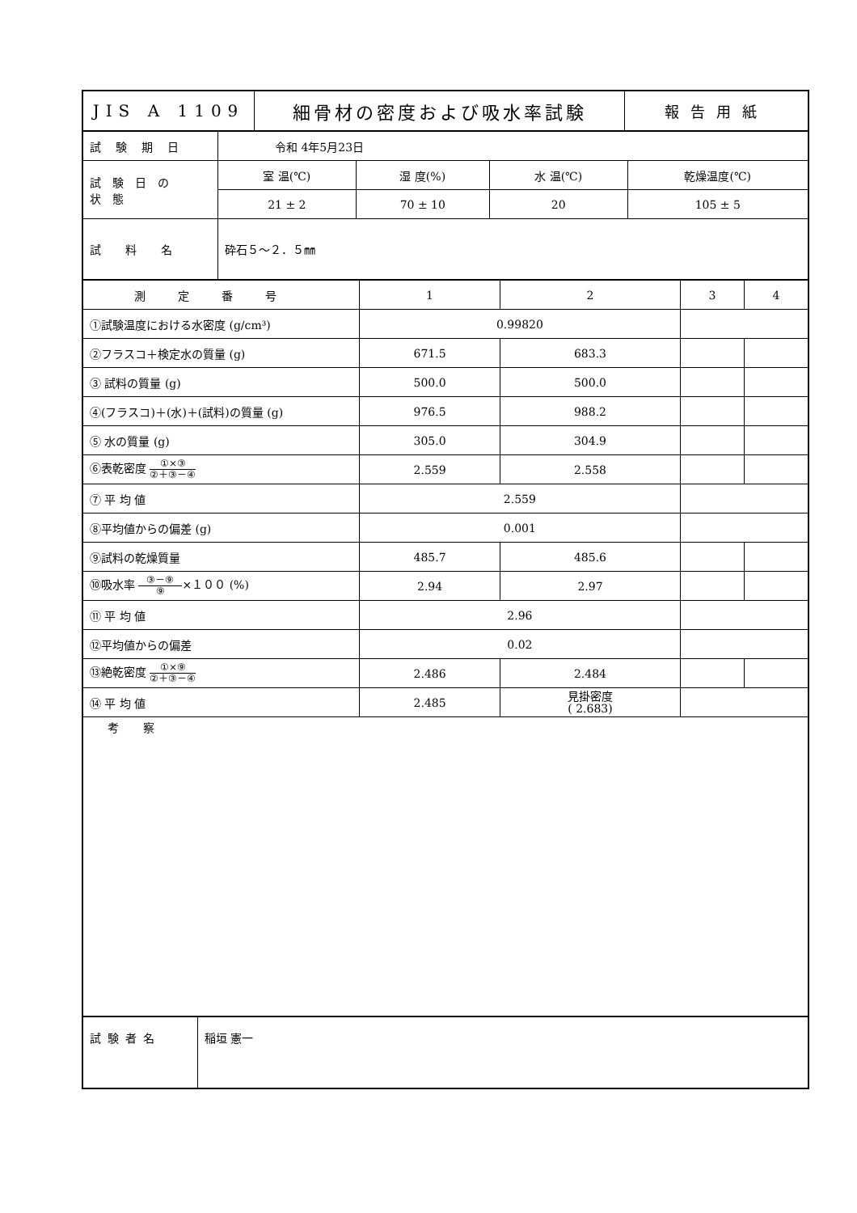| JIS A 1109 | 細骨材の密度および吸水率試験 | 報告用紙 |
| 試験期日 | 令和 4年5月23日 | | | |
| 試験日の 状態 | 室 温(℃) | 湿 度(%) | 水 温(℃) | 乾燥温度(℃) |
| | 21 ± 2 | 70 ± 10 | 20 | 105 ± 5 |
| 試料名 | 砕石５～２．５㎜ | | | |
| 測定番号 | 1 | 2 | 3 | 4 |
| ①試験温度における水密度 (g/cm³) | 0.99820 | | | |
| ②フラスコ＋検定水の質量 (g) | 671.5 | 683.3 | | |
| ③ 試料の質量 (g) | 500.0 | 500.0 | | |
| ④(フラスコ)＋(水)＋(試料)の質量 (g) | 976.5 | 988.2 | | |
| ⑤ 水の質量 (g) | 305.0 | 304.9 | | |
| ⑥表乾密度 ①×③ ②＋③－④ | 2.559 | 2.558 | | |
| ⑦ 平 均 値 | 2.559 | | | |
| ⑧平均値からの偏差 (g) | 0.001 | | | |
| ⑨試料の乾燥質量 | 485.7 | 485.6 | | |
| ⑩吸水率 ③－⑨ ⑨ ×１００ (%) | 2.94 | 2.97 | | |
| ⑪ 平 均 値 | 2.96 | | | |
| ⑫平均値からの偏差 | 0.02 | | | |
| ⑬絶乾密度 ①×⑨ ②＋③－④ | 2.486 | 2.484 | | |
| ⑭ 平 均 値 | 2.485 | 見掛密度 ( 2.683) | | |
| 考察 | | | | |
| 試験者名 | 稲垣 憲一 |